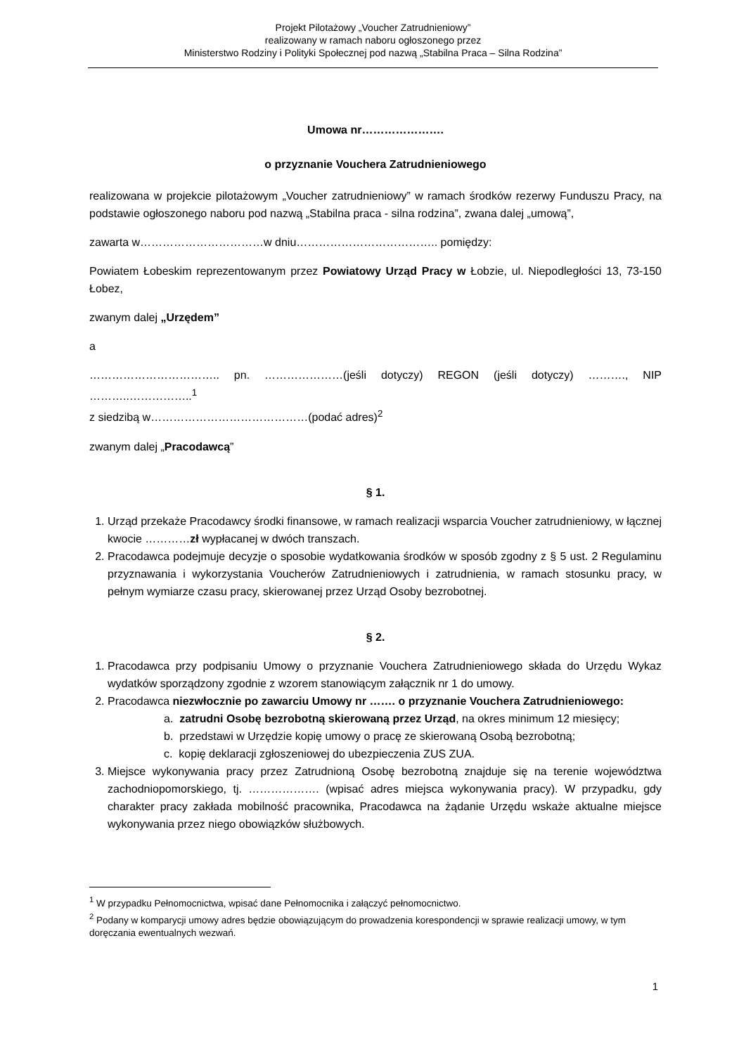Projekt Pilotażowy „Voucher Zatrudnieniowy”
realizowany w ramach naboru ogłoszonego przez
Ministerstwo Rodziny i Polityki Społecznej pod nazwą „Stabilna Praca – Silna Rodzina”
Umowa nr………………….
o przyznanie Vouchera Zatrudnieniowego
realizowana w projekcie pilotażowym „Voucher zatrudnieniowy” w ramach środków rezerwy Funduszu Pracy, na podstawie ogłoszonego naboru pod nazwą „Stabilna praca - silna rodzina”, zwana dalej „umową”,
zawarta w……………………………w dniu……………………………….. pomiędzy:
Powiatem Łobeskim reprezentowanym przez Powiatowy Urząd Pracy w Łobzie, ul. Niepodległości 13, 73-150 Łobez,
zwanym dalej „Urzędem”
a
…………………………….. pn. …………………(jeśli dotyczy) REGON (jeśli dotyczy) ………., NIP ………..……………..<sup>1</sup>
z siedzibą w……………………………………(podać adres)<sup>2</sup>
zwanym dalej „Pracodawcą”
§ 1.
1. Urząd przekaże Pracodawcy środki finansowe, w ramach realizacji wsparcia Voucher zatrudnieniowy, w łącznej kwocie …………zł wypłacanej w dwóch transzach.
2. Pracodawca podejmuje decyzje o sposobie wydatkowania środków w sposób zgodny z § 5 ust. 2 Regulaminu przyznawania i wykorzystania Voucherów Zatrudnieniowych i zatrudnienia, w ramach stosunku pracy, w pełnym wymiarze czasu pracy, skierowanej przez Urząd Osoby bezrobotnej.
§ 2.
1. Pracodawca przy podpisaniu Umowy o przyznanie Vouchera Zatrudnieniowego składa do Urzędu Wykaz wydatków sporządzony zgodnie z wzorem stanowiącym załącznik nr 1 do umowy.
2. Pracodawca niezwłocznie po zawarciu Umowy nr ……. o przyznanie Vouchera Zatrudnieniowego:
a. zatrudni Osobę bezrobotną skierowaną przez Urząd, na okres minimum 12 miesięcy;
b. przedstawi w Urzędzie kopię umowy o pracę ze skierowaną Osobą bezrobotną;
c. kopię deklaracji zgłoszeniowej do ubezpieczenia ZUS ZUA.
3. Miejsce wykonywania pracy przez Zatrudnioną Osobę bezrobotną znajduje się na terenie województwa zachodniopomorskiego, tj. ………………. (wpisać adres miejsca wykonywania pracy). W przypadku, gdy charakter pracy zakłada mobilność pracownika, Pracodawca na żądanie Urzędu wskaże aktualne miejsce wykonywania przez niego obowiązków służbowych.
<sup>1</sup> W przypadku Pełnomocnictwa, wpisać dane Pełnomocnika i załączyć pełnomocnictwo.
<sup>2</sup> Podany w komparycji umowy adres będzie obowiązującym do prowadzenia korespondencji w sprawie realizacji umowy, w tym doręczania ewentualnych wezwań.
1